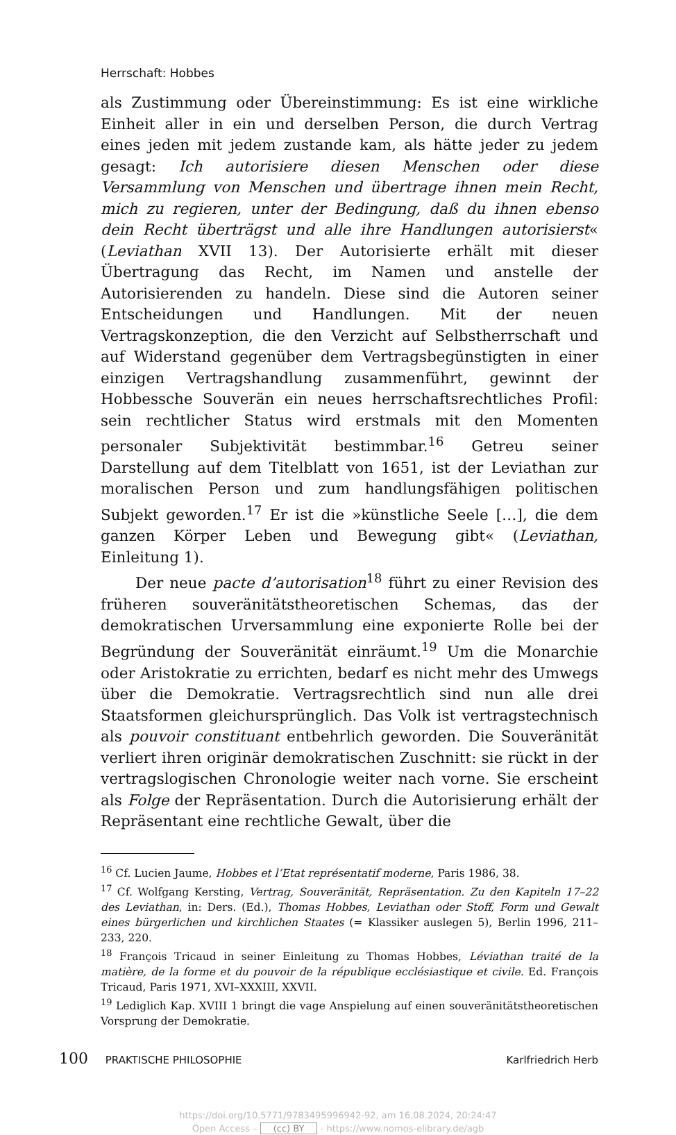Herrschaft: Hobbes
als Zustimmung oder Übereinstimmung: Es ist eine wirkliche Einheit aller in ein und derselben Person, die durch Vertrag eines jeden mit jedem zustande kam, als hätte jeder zu jedem gesagt: Ich autorisiere diesen Menschen oder diese Versammlung von Menschen und übertrage ihnen mein Recht, mich zu regieren, unter der Bedingung, daß du ihnen ebenso dein Recht überträgst und alle ihre Handlungen autorisierst« (Leviathan XVII 13). Der Autorisierte erhält mit dieser Übertragung das Recht, im Namen und anstelle der Autorisierenden zu handeln. Diese sind die Autoren seiner Entscheidungen und Handlungen. Mit der neuen Vertragskonzeption, die den Verzicht auf Selbstherrschaft und auf Widerstand gegenüber dem Vertragsbegünstigten in einer einzigen Vertragshandlung zusammenführt, gewinnt der Hobbessche Souverän ein neues herrschaftsrechtliches Profil: sein rechtlicher Status wird erstmals mit den Momenten personaler Subjektivität bestimmbar.<sup>16</sup> Getreu seiner Darstellung auf dem Titelblatt von 1651, ist der Leviathan zur moralischen Person und zum handlungsfähigen politischen Subjekt geworden.<sup>17</sup> Er ist die »künstliche Seele […], die dem ganzen Körper Leben und Bewegung gibt« (Leviathan, Einleitung 1).
Der neue pacte d’autorisation<sup>18</sup> führt zu einer Revision des früheren souveränitätstheoretischen Schemas, das der demokratischen Urversammlung eine exponierte Rolle bei der Begründung der Souveränität einräumt.<sup>19</sup> Um die Monarchie oder Aristokratie zu errichten, bedarf es nicht mehr des Umwegs über die Demokratie. Vertragsrechtlich sind nun alle drei Staatsformen gleichursprünglich. Das Volk ist vertragstechnisch als pouvoir constituant entbehrlich geworden. Die Souveränität verliert ihren originär demokratischen Zuschnitt: sie rückt in der vertragslogischen Chronologie weiter nach vorne. Sie erscheint als Folge der Repräsentation. Durch die Autorisierung erhält der Repräsentant eine rechtliche Gewalt, über die
<sup>16</sup> Cf. Lucien Jaume, Hobbes et l’Etat représentatif moderne, Paris 1986, 38.
<sup>17</sup> Cf. Wolfgang Kersting, Vertrag, Souveränität, Repräsentation. Zu den Kapiteln 17–22 des Leviathan, in: Ders. (Ed.), Thomas Hobbes, Leviathan oder Stoff, Form und Gewalt eines bürgerlichen und kirchlichen Staates (= Klassiker auslegen 5), Berlin 1996, 211–233, 220.
<sup>18</sup> François Tricaud in seiner Einleitung zu Thomas Hobbes, Léviathan traité de la matière, de la forme et du pouvoir de la république ecclésiastique et civile. Ed. François Tricaud, Paris 1971, XVI–XXXIII, XXVII.
<sup>19</sup> Lediglich Kap. XVIII 1 bringt die vage Anspielung auf einen souveränitätstheoretischen Vorsprung der Demokratie.
100 PRAKTISCHE PHILOSOPHIE Karlfriedrich Herb
https://doi.org/10.5771/9783495996942-92, am 16.08.2024, 20:24:47
Open Access – (cc) BY - https://www.nomos-elibrary.de/agb